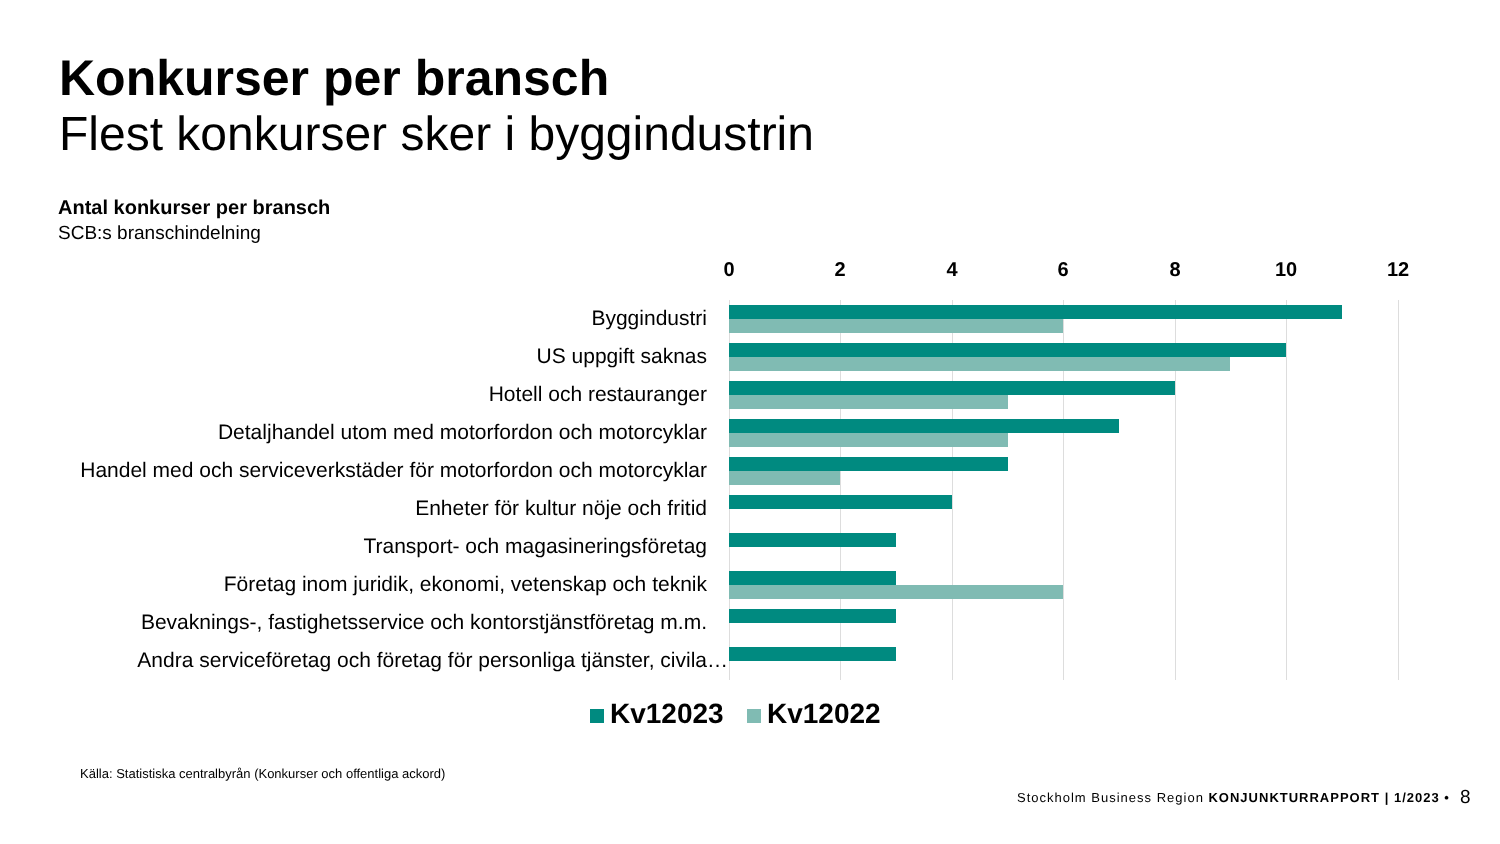Konkurser per bransch
Flest konkurser sker i byggindustrin
Antal konkurser per bransch
SCB:s branschindelning
0 2 4 6 8 10 12
Byggindustri
US uppgift saknas
Hotell och restauranger
Detaljhandel utom med motorfordon och motorcyklar
Handel med och serviceverkstäder för motorfordon och motorcyklar
Enheter för kultur nöje och fritid
Transport- och magasineringsföretag
Företag inom juridik, ekonomi, vetenskap och teknik
Bevaknings-, fastighetsservice och kontorstjänstföretag m.m.
Andra serviceföretag och företag för personliga tjänster, civila…
Kv12023 Kv12022
Källa: Statistiska centralbyrån (Konkurser och offentliga ackord)
Stockholm Business Region KONJUNKTURRAPPORT | 1/2023 •
8